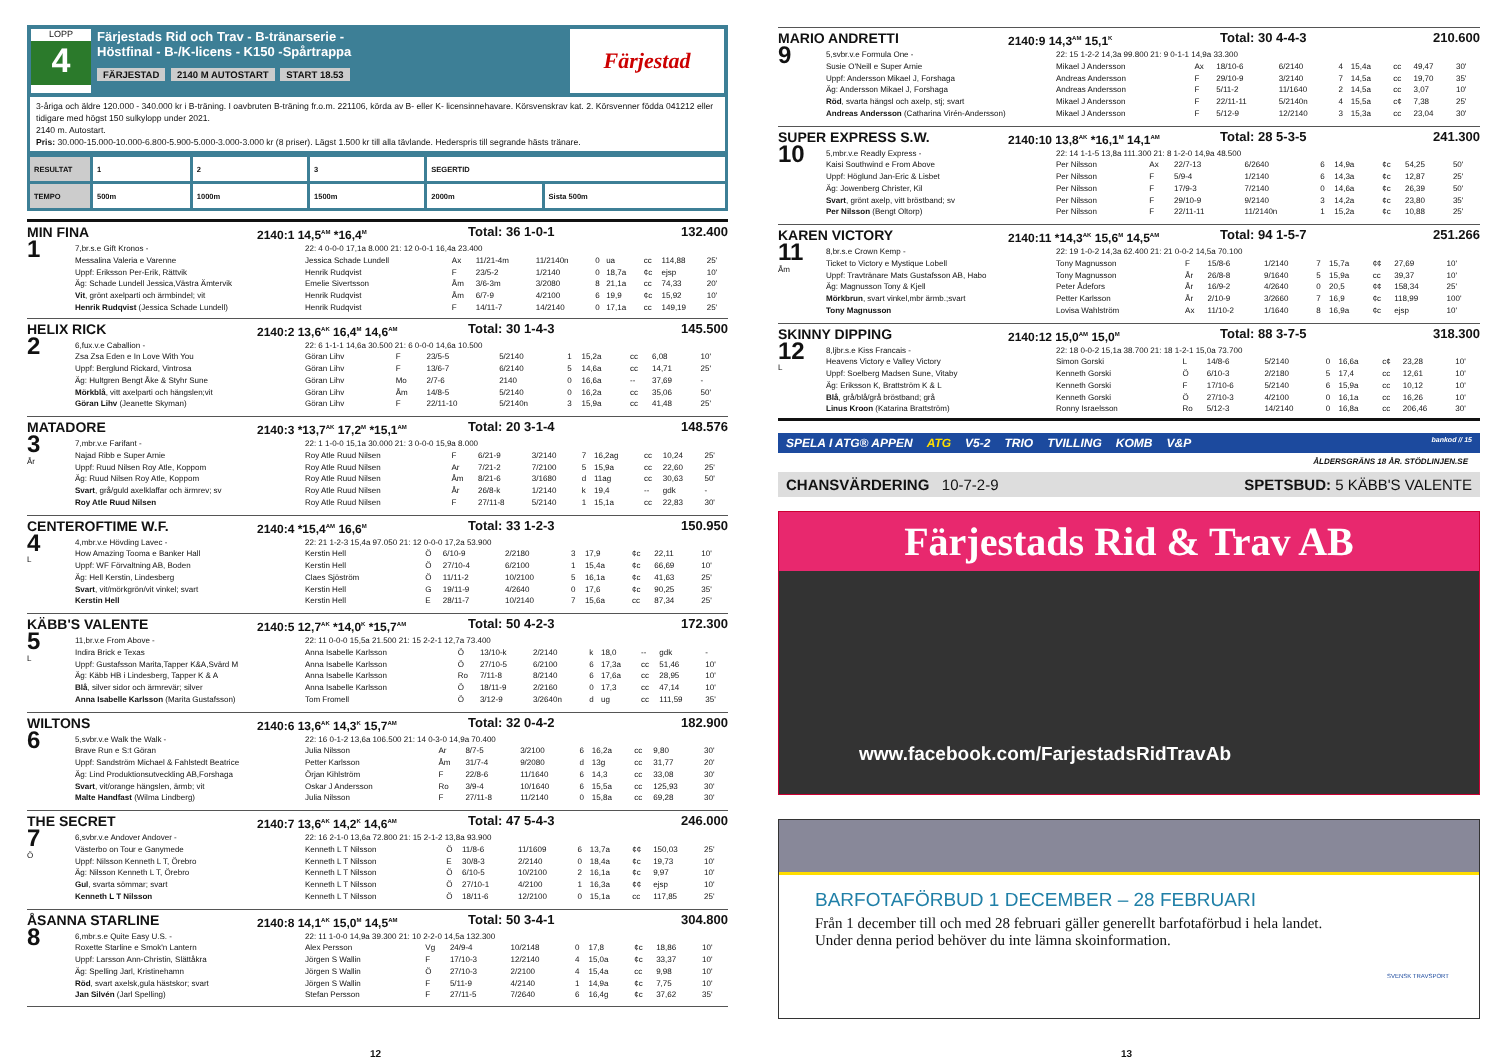LOPP
4
Färjestads Rid och Trav - B-tränarserie -
Höstfinal - B-/K-licens - K150 -Spårtrappa
FÄRJESTAD 2140 M AUTOSTART START 18.53
Färjestad
3-åriga och äldre 120.000 - 340.000 kr i B-träning. I oavbruten B-träning fr.o.m. 221106, körda av B- eller K- licensinnehavare. Körsvenskrav kat. 2. Körsvenner födda 041212 eller tidigare med högst 150 sulkylopp under 2021.
2140 m. Autostart.
Pris: 30.000-15.000-10.000-6.800-5.900-5.000-3.000-3.000 kr (8 priser). Lägst 1.500 kr till alla tävlande. Hederspris till segrande hästs tränare.
| RESULTAT | 1 | 2 | 3 | SEGERTID | |
| TEMPO | 500m | 1000m | 1500m | 2000m | Sista 500m |
MIN FINA 2140:1 14,5<sup>AM</sup> *16,4<sup>M</sup> Total: 36 1-0-1 132.400
| 1 | 7,br.s.e Gift Kronos - | 22: 4 0-0-0 17,1a 8.000 21: 12 0-0-1 16,4a 23.400 | | | | | | | | |
| | Messalina Valeria e Varenne | Jessica Schade Lundell | Ax | 11/21-4m | 11/2140n | 0 | ua | cc | 114,88 | 25' |
| | Uppf: Eriksson Per-Erik, Rättvik | Henrik Rudqvist | F | 23/5-2 | 1/2140 | 0 | 18,7a | ¢c | ejsp | 10' |
| | Äg: Schade Lundell Jessica,Västra Ämtervik | Emelie Sivertsson | Åm | 3/6-3m | 3/2080 | 8 | 21,1a | cc | 74,33 | 20' |
| | Vit , grönt axelparti och ärmbindel; vit | Henrik Rudqvist | Åm | 6/7-9 | 4/2100 | 6 | 19,9 | ¢c | 15,92 | 10' |
| | Henrik Rudqvist (Jessica Schade Lundell) | Henrik Rudqvist | F | 14/11-7 | 14/2140 | 0 | 17,1a | cc | 149,19 | 25' |
HELIX RICK 2140:2 13,6<sup>AK</sup> 16,4<sup>M</sup> 14,6<sup>AM</sup> Total: 30 1-4-3 145.500
| 2 | 6,fux.v.e Caballion - | 22: 6 1-1-1 14,6a 30.500 21: 6 0-0-0 14,6a 10.500 | | | | | | | | |
| | Zsa Zsa Eden e In Love With You | Göran Lihv | F | 23/5-5 | 5/2140 | 1 | 15,2a | cc | 6,08 | 10' |
| | Uppf: Berglund Rickard, Vintrosa | Göran Lihv | F | 13/6-7 | 6/2140 | 5 | 14,6a | cc | 14,71 | 25' |
| | Äg: Hultgren Bengt Åke & Styhr Sune | Göran Lihv | Mo | 2/7-6 | 2140 | 0 | 16,6a | -- | 37,69 | - |
| | Mörkblå , vitt axelparti och hängslen;vit | Göran Lihv | Åm | 14/8-5 | 5/2140 | 0 | 16,2a | cc | 35,06 | 50' |
| | Göran Lihv (Jeanette Skyman) | Göran Lihv | F | 22/11-10 | 5/2140n | 3 | 15,9a | cc | 41,48 | 25' |
MATADORE 2140:3 *13,7<sup>AK</sup> 17,2<sup>M</sup> *15,1<sup>AM</sup> Total: 20 3-1-4 148.576
| 3 År | 7,mbr.v.e Farifant - | 22: 1 1-0-0 15,1a 30.000 21: 3 0-0-0 15,9a 8.000 | | | | | | | | |
| | Najad Ribb e Super Arnie | Roy Atle Ruud Nilsen | F | 6/21-9 | 3/2140 | 7 | 16,2ag | cc | 10,24 | 25' |
| | Uppf: Ruud Nilsen Roy Atle, Koppom | Roy Atle Ruud Nilsen | Ar | 7/21-2 | 7/2100 | 5 | 15,9a | cc | 22,60 | 25' |
| | Äg: Ruud Nilsen Roy Atle, Koppom | Roy Atle Ruud Nilsen | Åm | 8/21-6 | 3/1680 | d | 11ag | cc | 30,63 | 50' |
| | Svart , grå/guld axelklaffar och ärmrev; sv | Roy Atle Ruud Nilsen | År | 26/8-k | 1/2140 | k | 19,4 | -- | gdk | - |
| | Roy Atle Ruud Nilsen | Roy Atle Ruud Nilsen | F | 27/11-8 | 5/2140 | 1 | 15,1a | cc | 22,83 | 30' |
CENTEROFTIME W.F. 2140:4 *15,4<sup>AM</sup> 16,6<sup>M</sup> Total: 33 1-2-3 150.950
| 4 L | 4,mbr.v.e Hövding Lavec - | 22: 21 1-2-3 15,4a 97.050 21: 12 0-0-0 17,2a 53.900 | | | | | | | | |
| | How Amazing Tooma e Banker Hall | Kerstin Hell | Ö | 6/10-9 | 2/2180 | 3 | 17,9 | ¢c | 22,11 | 10' |
| | Uppf: WF Förvaltning AB, Boden | Kerstin Hell | Ö | 27/10-4 | 6/2100 | 1 | 15,4a | ¢c | 66,69 | 10' |
| | Äg: Hell Kerstin, Lindesberg | Claes Sjöström | Ö | 11/11-2 | 10/2100 | 5 | 16,1a | ¢c | 41,63 | 25' |
| | Svart , vit/mörkgrön/vit vinkel; svart | Kerstin Hell | G | 19/11-9 | 4/2640 | 0 | 17,6 | ¢c | 90,25 | 35' |
| | Kerstin Hell | Kerstin Hell | E | 28/11-7 | 10/2140 | 7 | 15,6a | cc | 87,34 | 25' |
KÄBB'S VALENTE 2140:5 12,7<sup>AK</sup> *14,0<sup>K</sup> *15,7<sup>AM</sup> Total: 50 4-2-3 172.300
| 5 L | 11,br.v.e From Above - | 22: 11 0-0-0 15,5a 21.500 21: 15 2-2-1 12,7a 73.400 | | | | | | | | |
| | Indira Brick e Texas | Anna Isabelle Karlsson | Ö | 13/10-k | 2/2140 | k | 18,0 | -- | gdk | - |
| | Uppf: Gustafsson Marita,Tapper K&A,Svärd M | Anna Isabelle Karlsson | Ö | 27/10-5 | 6/2100 | 6 | 17,3a | cc | 51,46 | 10' |
| | Äg: Käbb HB i Lindesberg, Tapper K & A | Anna Isabelle Karlsson | Ro | 7/11-8 | 8/2140 | 6 | 17,6a | cc | 28,95 | 10' |
| | Blå , silver sidor och ärmrevär; silver | Anna Isabelle Karlsson | Ö | 18/11-9 | 2/2160 | 0 | 17,3 | cc | 47,14 | 10' |
| | Anna Isabelle Karlsson (Marita Gustafsson) | Tom Fromell | Ö | 3/12-9 | 3/2640n | d | ug | cc | 111,59 | 35' |
WILTONS 2140:6 13,6<sup>AK</sup> 14,3<sup>K</sup> 15,7<sup>AM</sup> Total: 32 0-4-2 182.900
| 6 | 5,svbr.v.e Walk the Walk - | 22: 16 0-1-2 13,6a 106.500 21: 14 0-3-0 14,9a 70.400 | | | | | | | | |
| | Brave Run e S:t Göran | Julia Nilsson | Ar | 8/7-5 | 3/2100 | 6 | 16,2a | cc | 9,80 | 30' |
| | Uppf: Sandström Michael & Fahlstedt Beatrice | Petter Karlsson | Åm | 31/7-4 | 9/2080 | d | 13g | cc | 31,77 | 20' |
| | Äg: Lind Produktionsutveckling AB,Forshaga | Örjan Kihlström | F | 22/8-6 | 11/1640 | 6 | 14,3 | cc | 33,08 | 30' |
| | Svart , vit/orange hängslen, ärmb; vit | Oskar J Andersson | Ro | 3/9-4 | 10/1640 | 6 | 15,5a | cc | 125,93 | 30' |
| | Malte Handfast (Wilma Lindberg) | Julia Nilsson | F | 27/11-8 | 11/2140 | 0 | 15,8a | cc | 69,28 | 30' |
THE SECRET 2140:7 13,6<sup>AK</sup> 14,2<sup>K</sup> 14,6<sup>AM</sup> Total: 47 5-4-3 246.000
| 7 Ö | 6,svbr.v.e Andover Andover - | 22: 16 2-1-0 13,6a 72.800 21: 15 2-1-2 13,8a 93.900 | | | | | | | | |
| | Västerbo on Tour e Ganymede | Kenneth L T Nilsson | Ö | 11/8-6 | 11/1609 | 6 | 13,7a | ¢¢ | 150,03 | 25' |
| | Uppf: Nilsson Kenneth L T, Örebro | Kenneth L T Nilsson | E | 30/8-3 | 2/2140 | 0 | 18,4a | ¢c | 19,73 | 10' |
| | Äg: Nilsson Kenneth L T, Örebro | Kenneth L T Nilsson | Ö | 6/10-5 | 10/2100 | 2 | 16,1a | ¢c | 9,97 | 10' |
| | Gul , svarta sömmar; svart | Kenneth L T Nilsson | Ö | 27/10-1 | 4/2100 | 1 | 16,3a | ¢¢ | ejsp | 10' |
| | Kenneth L T Nilsson | Kenneth L T Nilsson | Ö | 18/11-6 | 12/2100 | 0 | 15,1a | cc | 117,85 | 25' |
ÅSANNA STARLINE 2140:8 14,1<sup>AK</sup> 15,0<sup>M</sup> 14,5<sup>AM</sup> Total: 50 3-4-1 304.800
| 8 | 6,mbr.s.e Quite Easy U.S. - | 22: 11 1-0-0 14,9a 39.300 21: 10 2-2-0 14,5a 132.300 | | | | | | | | |
| | Roxette Starline e Smok'n Lantern | Alex Persson | Vg | 24/9-4 | 10/2148 | 0 | 17,8 | ¢c | 18,86 | 10' |
| | Uppf: Larsson Ann-Christin, Slättåkra | Jörgen S Wallin | F | 17/10-3 | 12/2140 | 4 | 15,0a | ¢c | 33,37 | 10' |
| | Äg: Spelling Jarl, Kristinehamn | Jörgen S Wallin | Ö | 27/10-3 | 2/2100 | 4 | 15,4a | cc | 9,98 | 10' |
| | Röd , svart axelsk,gula hästskor; svart | Jörgen S Wallin | F | 5/11-9 | 4/2140 | 1 | 14,9a | ¢c | 7,75 | 10' |
| | Jan Silvén (Jarl Spelling) | Stefan Persson | F | 27/11-5 | 7/2640 | 6 | 16,4g | ¢c | 37,62 | 35' |
12
MARIO ANDRETTI 2140:9 14,3<sup>AM</sup> 15,1<sup>K</sup> Total: 30 4-4-3 210.600
| 9 | 5,svbr.v.e Formula One - | 22: 15 1-2-2 14,3a 99.800 21: 9 0-1-1 14,9a 33.300 | | | | | | | | |
| | Susie O'Neill e Super Arnie | Mikael J Andersson | Ax | 18/10-6 | 6/2140 | 4 | 15,4a | cc | 49,47 | 30' |
| | Uppf: Andersson Mikael J, Forshaga | Andreas Andersson | F | 29/10-9 | 3/2140 | 7 | 14,5a | cc | 19,70 | 35' |
| | Äg: Andersson Mikael J, Forshaga | Andreas Andersson | F | 5/11-2 | 11/1640 | 2 | 14,5a | cc | 3,07 | 10' |
| | Röd , svarta hängsl och axelp, stj; svart | Mikael J Andersson | F | 22/11-11 | 5/2140n | 4 | 15,5a | c¢ | 7,38 | 25' |
| | Andreas Andersson (Catharina Virén-Andersson) | Mikael J Andersson | F | 5/12-9 | 12/2140 | 3 | 15,3a | cc | 23,04 | 30' |
SUPER EXPRESS S.W. 2140:10 13,8<sup>AK</sup> *16,1<sup>M</sup> 14,1<sup>AM</sup> Total: 28 5-3-5 241.300
| 10 | 5,mbr.v.e Readly Express - | 22: 14 1-1-5 13,8a 111.300 21: 8 1-2-0 14,9a 48.500 | | | | | | | | |
| | Kaisi Southwind e From Above | Per Nilsson | Ax | 22/7-13 | 6/2640 | 6 | 14,9a | ¢c | 54,25 | 50' |
| | Uppf: Höglund Jan-Eric & Lisbet | Per Nilsson | F | 5/9-4 | 1/2140 | 6 | 14,3a | ¢c | 12,87 | 25' |
| | Äg: Jowenberg Christer, Kil | Per Nilsson | F | 17/9-3 | 7/2140 | 0 | 14,6a | ¢c | 26,39 | 50' |
| | Svart , grönt axelp, vitt bröstband; sv | Per Nilsson | F | 29/10-9 | 9/2140 | 3 | 14,2a | ¢c | 23,80 | 35' |
| | Per Nilsson (Bengt Oltorp) | Per Nilsson | F | 22/11-11 | 11/2140n | 1 | 15,2a | ¢c | 10,88 | 25' |
KAREN VICTORY 2140:11 *14,3<sup>AK</sup> 15,6<sup>M</sup> 14,5<sup>AM</sup> Total: 94 1-5-7 251.266
| 11 Åm | 8,br.s.e Crown Kemp - | 22: 19 1-0-2 14,3a 62.400 21: 21 0-0-2 14,5a 70.100 | | | | | | | | |
| | Ticket to Victory e Mystique Lobell | Tony Magnusson | F | 15/8-6 | 1/2140 | 7 | 15,7a | ¢¢ | 27,69 | 10' |
| | Uppf: Travtränare Mats Gustafsson AB, Habo | Tony Magnusson | År | 26/8-8 | 9/1640 | 5 | 15,9a | cc | 39,37 | 10' |
| | Äg: Magnusson Tony & Kjell | Peter Ådefors | År | 16/9-2 | 4/2640 | 0 | 20,5 | ¢¢ | 158,34 | 25' |
| | Mörkbrun , svart vinkel,mbr ärmb.;svart | Petter Karlsson | År | 2/10-9 | 3/2660 | 7 | 16,9 | ¢c | 118,99 | 100' |
| | Tony Magnusson | Lovisa Wahlström | Ax | 11/10-2 | 1/1640 | 8 | 16,9a | ¢c | ejsp | 10' |
SKINNY DIPPING 2140:12 15,0<sup>AM</sup> 15,0<sup>M</sup> Total: 88 3-7-5 318.300
| 12 L | 8,ljbr.s.e Kiss Francais - | 22: 18 0-0-2 15,1a 38.700 21: 18 1-2-1 15,0a 73.700 | | | | | | | | |
| | Heavens Victory e Valley Victory | Simon Gorski | L | 14/8-6 | 5/2140 | 0 | 16,6a | c¢ | 23,28 | 10' |
| | Uppf: Soelberg Madsen Sune, Vitaby | Kenneth Gorski | Ö | 6/10-3 | 2/2180 | 5 | 17,4 | cc | 12,61 | 10' |
| | Äg: Eriksson K, Brattström K & L | Kenneth Gorski | F | 17/10-6 | 5/2140 | 6 | 15,9a | cc | 10,12 | 10' |
| | Blå , grå/blå/grå bröstband; grå | Kenneth Gorski | Ö | 27/10-3 | 4/2100 | 0 | 16,1a | cc | 16,26 | 10' |
| | Linus Kroon (Katarina Brattström) | Ronny Israelsson | Ro | 5/12-3 | 14/2140 | 0 | 16,8a | cc | 206,46 | 30' |
SPELA I ATG® APPEN ATG V5-2 TRIO TVILLING KOMB V&P bankod // 15
ÅLDERSGRÄNS 18 ÅR. STÖDLINJEN.SE
CHANSVÄRDERING 10-7-2-9 SPETSBUD: 5 KÄBB'S VALENTE
Färjestads Rid & Trav AB
www.facebook.com/FarjestadsRidTravAb
BARFOTAFÖRBUD 1 DECEMBER – 28 FEBRUARI
Från 1 december till och med 28 februari gäller generellt barfotaförbud i hela landet.
Under denna period behöver du inte lämna skoinformation.
SVENSK TRAVSPORT
13